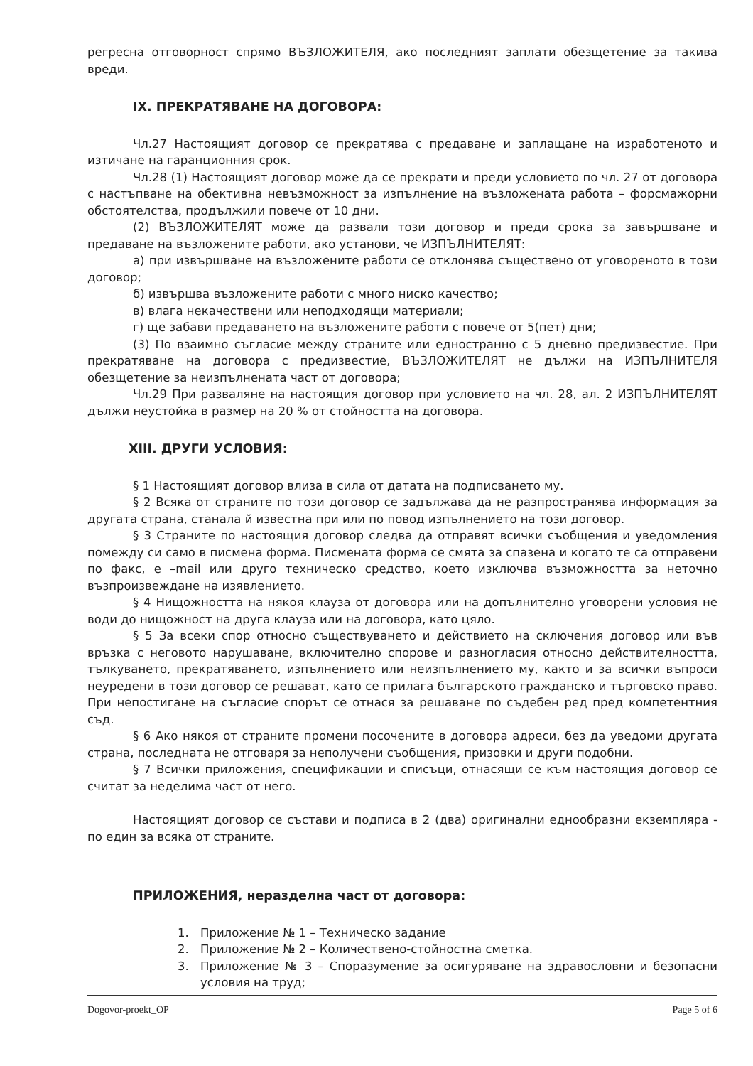регресна отговорност спрямо ВЪЗЛОЖИТЕЛЯ, ако последният заплати обезщетение за такива вреди.
IX. ПРЕКРАТЯВАНЕ НА ДОГОВОРА:
Чл.27 Настоящият договор се прекратява с предаване и заплащане на изработеното и изтичане на гаранционния срок.
Чл.28 (1) Настоящият договор може да се прекрати и преди условието по чл. 27 от договора с настъпване на обективна невъзможност за изпълнение на възложената работа – форсмажорни обстоятелства, продължили повече от 10 дни.
(2) ВЪЗЛОЖИТЕЛЯТ може да развали този договор и преди срока за завършване и предаване на възложените работи, ако установи, че ИЗПЪЛНИТЕЛЯТ:
а) при извършване на възложените работи се отклонява съществено от уговореното в този договор;
б) извършва възложените работи с много ниско качество;
в) влага некачествени или неподходящи материали;
г) ще забави предаването на възложените работи с повече от 5(пет) дни;
(3) По взаимно съгласие между страните или едностранно с 5 дневно предизвестие. При прекратяване на договора с предизвестие, ВЪЗЛОЖИТЕЛЯТ не дължи на ИЗПЪЛНИТЕЛЯ обезщетение за неизпълнената част от договора;
Чл.29 При разваляне на настоящия договор при условието на чл. 28, ал. 2 ИЗПЪЛНИТЕЛЯТ дължи неустойка в размер на 20 % от стойността на договора.
XIII. ДРУГИ УСЛОВИЯ:
§ 1 Настоящият договор влиза в сила от датата на подписването му.
§ 2 Всяка от страните по този договор се задължава да не разпространява информация за другата страна, станала й известна при или по повод изпълнението на този договор.
§ 3 Страните по настоящия договор следва да отправят всички съобщения и уведомления помежду си само в писмена форма. Писмената форма се смята за спазена и когато те са отправени по факс, е –mail или друго техническо средство, което изключва възможността за неточно възпроизвеждане на изявлението.
§ 4 Нищожността на някоя клауза от договора или на допълнително уговорени условия не води до нищожност на друга клауза или на договора, като цяло.
§ 5 За всеки спор относно съществуването и действието на сключения договор или във връзка с неговото нарушаване, включително спорове и разногласия относно действителността, тълкуването, прекратяването, изпълнението или неизпълнението му, както и за всички въпроси неуредени в този договор се решават, като се прилага българското гражданско и търговско право. При непостигане на съгласие спорът се отнася за решаване по съдебен ред пред компетентния съд.
§ 6 Ако някоя от страните промени посочените в договора адреси, без да уведоми другата страна, последната не отговаря за неполучени съобщения, призовки и други подобни.
§ 7 Всички приложения, спецификации и списъци, отнасящи се към настоящия договор се считат за неделима част от него.
Настоящият договор се състави и подписа в 2 (два) оригинални еднообразни екземпляра - по един за всяка от страните.
ПРИЛОЖЕНИЯ, неразделна част от договора:
1. Приложение № 1 – Техническо задание
2. Приложение № 2 – Количествено-стойностна сметка.
3. Приложение № 3 – Споразумение за осигуряване на здравословни и безопасни условия на труд;
Dogovor-proekt_OP Page 5 of 6